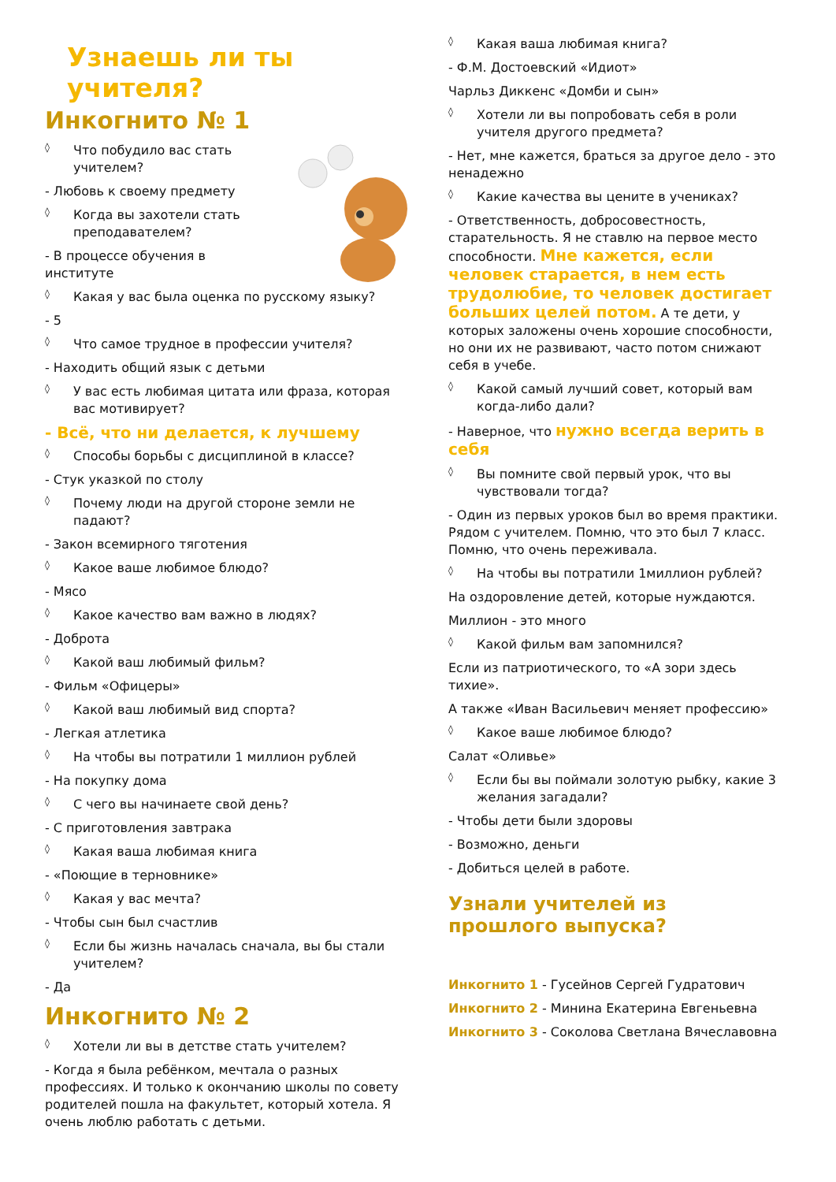Узнаешь ли ты учителя?
Инкогнито № 1
◊
Что побудило вас стать учителем?
- Любовь к своему предмету
◊
Когда вы захотели стать преподавателем?
- В процессе обучения в институте
◊
Какая у вас была оценка по русскому языку?
- 5
◊
Что самое трудное в профессии учителя?
- Находить общий язык с детьми
◊
У вас есть любимая цитата или фраза, которая вас мотивирует?
- Всё, что ни делается, к лучшему
◊
Способы борьбы с дисциплиной в классе?
- Стук указкой по столу
◊
Почему люди на другой стороне земли не падают?
- Закон всемирного тяготения
◊
Какое ваше любимое блюдо?
- Мясо
◊
Какое качество вам важно в людях?
- Доброта
◊
Какой ваш любимый фильм?
- Фильм «Офицеры»
◊
Какой ваш любимый вид спорта?
- Легкая атлетика
◊
На чтобы вы потратили 1 миллион рублей
- На покупку дома
◊
С чего вы начинаете свой день?
- С приготовления завтрака
◊
Какая ваша любимая книга
- «Поющие в терновнике»
◊
Какая у вас мечта?
- Чтобы сын был счастлив
◊
Если бы жизнь началась сначала, вы бы стали учителем?
- Да
Инкогнито № 2
◊
Хотели ли вы в детстве стать учителем?
- Когда я была ребёнком, мечтала о разных профессиях. И только к окончанию школы по совету родителей пошла на факультет, который хотела. Я очень люблю работать с детьми.
◊
Какая ваша любимая книга?
- Ф.М. Достоевский «Идиот»
Чарльз Диккенс «Домби и сын»
◊
Хотели ли вы попробовать себя в роли учителя другого предмета?
- Нет, мне кажется, браться за другое дело - это ненадежно
◊
Какие качества вы цените в учениках?
- Ответственность, добросовестность, старательность. Я не ставлю на первое место способности. Мне кажется, если человек старается, в нем есть трудолюбие, то человек достигает больших целей потом. А те дети, у которых заложены очень хорошие способности, но они их не развивают, часто потом снижают себя в учебе.
◊
Какой самый лучший совет, который вам когда-либо дали?
- Наверное, что нужно всегда верить в себя
◊
Вы помните свой первый урок, что вы чувствовали тогда?
- Один из первых уроков был во время практики. Рядом с учителем. Помню, что это был 7 класс. Помню, что очень переживала.
◊
На чтобы вы потратили 1миллион рублей?
На оздоровление детей, которые нуждаются.
Миллион - это много
◊
Какой фильм вам запомнился?
Если из патриотического, то «А зори здесь тихие».
А также «Иван Васильевич меняет профессию»
◊
Какое ваше любимое блюдо?
Салат «Оливье»
◊
Если бы вы поймали золотую рыбку, какие 3 желания загадали?
- Чтобы дети были здоровы
- Возможно, деньги
- Добиться целей в работе.
Узнали учителей из прошлого выпуска?
Инкогнито 1 - Гусейнов Сергей Гудратович
Инкогнито 2 - Минина Екатерина Евгеньевна
Инкогнито 3 - Соколова Светлана Вячеславовна